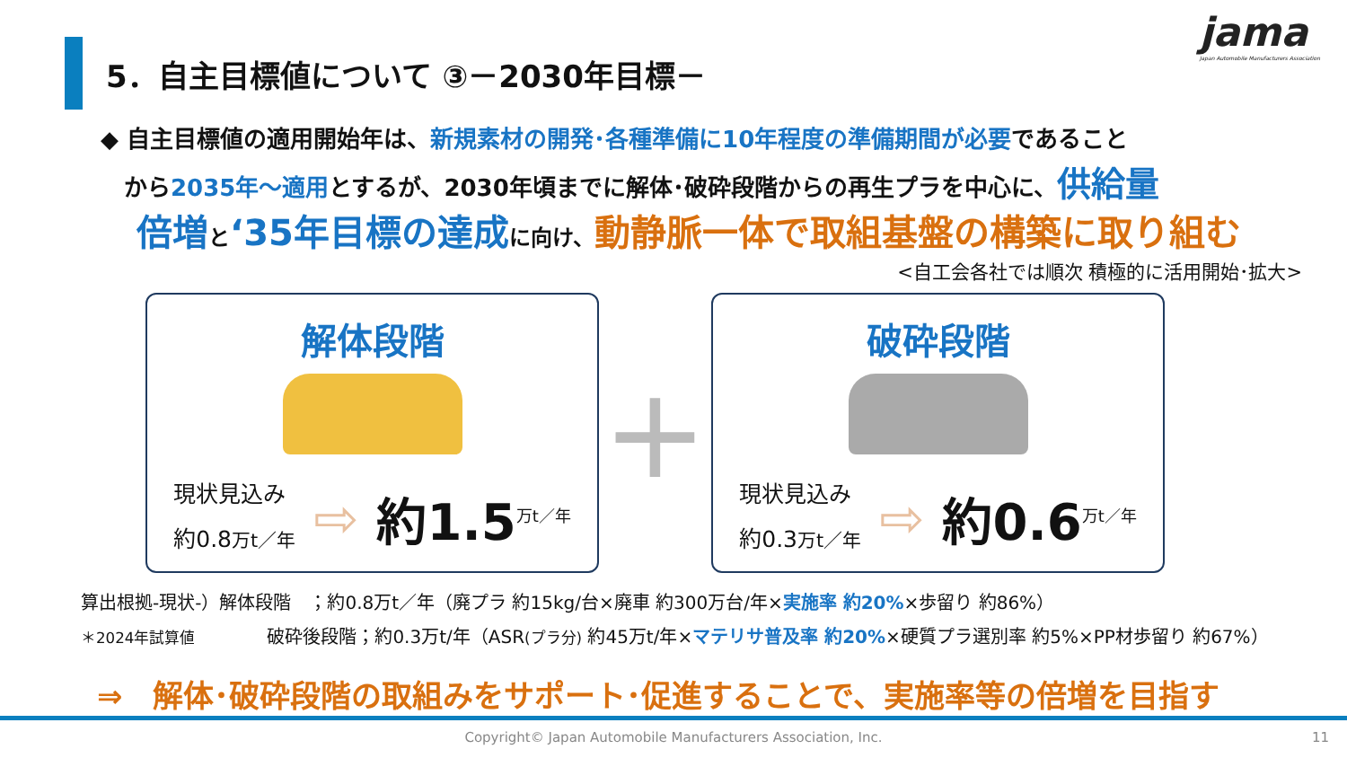jama
Japan Automobile Manufacturers Association
5．自主目標値について ③－2030年目標－
◆ 自主目標値の適用開始年は、新規素材の開発･各種準備に10年程度の準備期間が必要であること
　から2035年～適用とするが、2030年頃までに解体･破砕段階からの再生プラを中心に、供給量
倍増 と‘35年目標の達成 に向け、動静脈一体で取組基盤の構築に取り組む
<自工会各社では順次 積極的に活用開始･拡大>
解体段階
現状見込み
約0.8万t／年
⇨ 約1.5<sup>万t／年</sup>
+
破砕段階
現状見込み
約0.3万t／年
⇨ 約0.6<sup>万t／年</sup>
算出根拠-現状-）解体段階　；約0.8万t／年（廃プラ 約15kg/台×廃車 約300万台/年×実施率 約20%×歩留り 約86%）
＊2024年試算値　　　　破砕後段階；約0.3万t/年（ASR(プラ分) 約45万t/年×マテリサ普及率 約20%×硬質プラ選別率 約5%×PP材歩留り 約67%）
⇒　解体･破砕段階の取組みをサポート･促進することで、実施率等の倍増を目指す
Copyright© Japan Automobile Manufacturers Association, Inc. 11